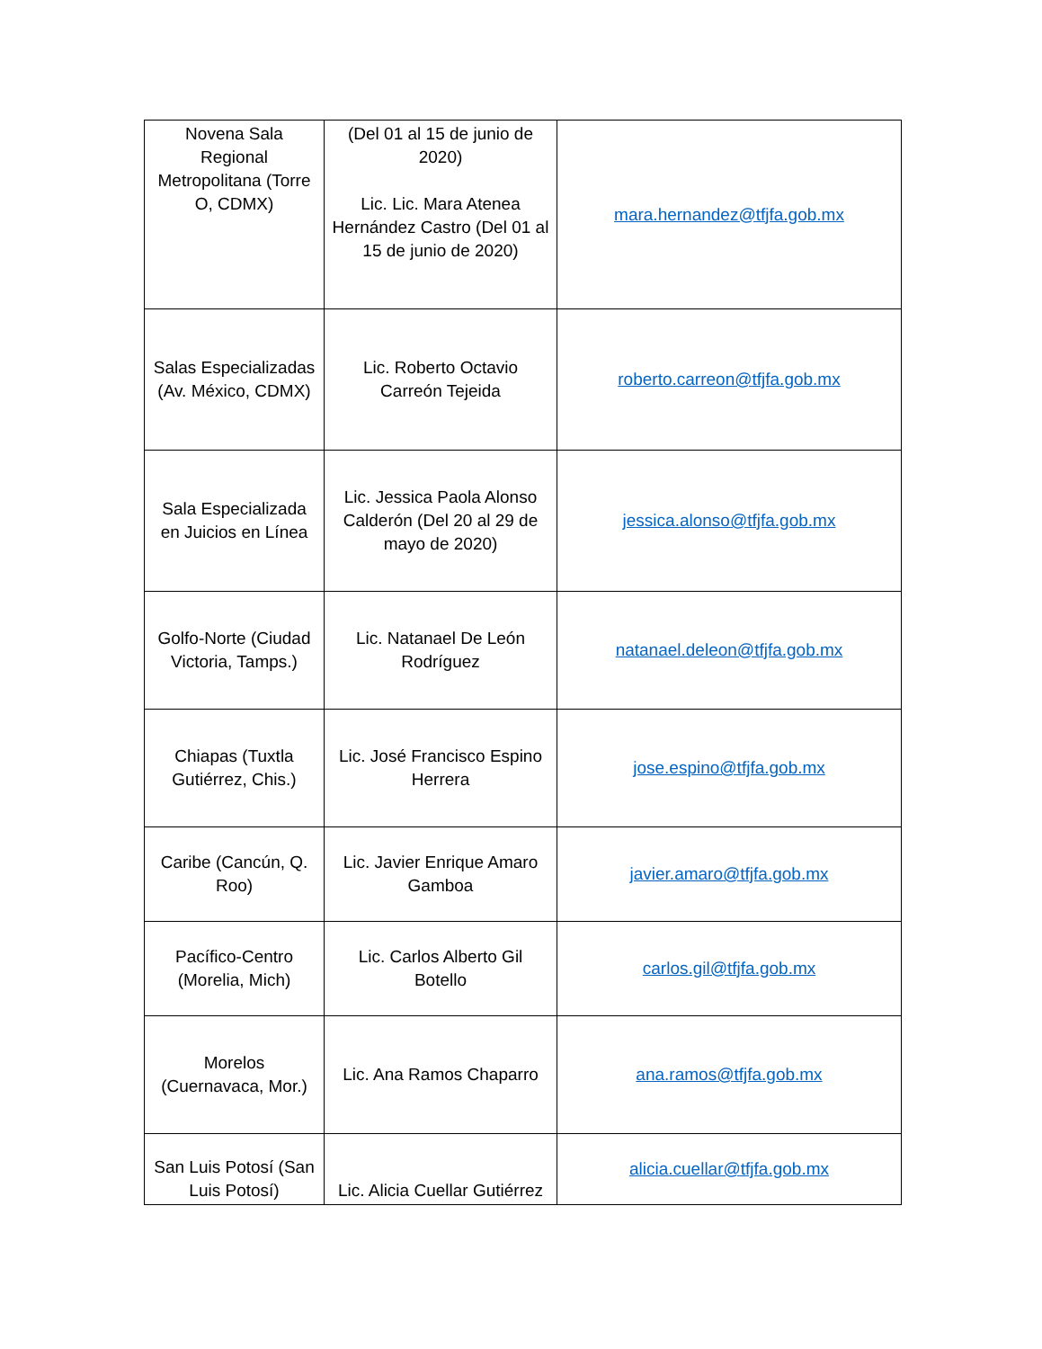| Novena Sala Regional Metropolitana (Torre O, CDMX) | (Del 01 al 15 de junio de 2020) Lic. Lic. Mara Atenea Hernández Castro (Del 01 al 15 de junio de 2020) | mara.hernandez@tfjfa.gob.mx |
| Salas Especializadas (Av. México, CDMX) | Lic. Roberto Octavio Carreón Tejeida | roberto.carreon@tfjfa.gob.mx |
| Sala Especializada en Juicios en Línea | Lic. Jessica Paola Alonso Calderón (Del 20 al 29 de mayo de 2020) | jessica.alonso@tfjfa.gob.mx |
| Golfo-Norte (Ciudad Victoria, Tamps.) | Lic. Natanael De León Rodríguez | natanael.deleon@tfjfa.gob.mx |
| Chiapas (Tuxtla Gutiérrez, Chis.) | Lic. José Francisco Espino Herrera | jose.espino@tfjfa.gob.mx |
| Caribe (Cancún, Q. Roo) | Lic. Javier Enrique Amaro Gamboa | javier.amaro@tfjfa.gob.mx |
| Pacífico-Centro (Morelia, Mich) | Lic. Carlos Alberto Gil Botello | carlos.gil@tfjfa.gob.mx |
| Morelos (Cuernavaca, Mor.) | Lic. Ana Ramos Chaparro | ana.ramos@tfjfa.gob.mx |
| San Luis Potosí (San Luis Potosí) | Lic. Alicia Cuellar Gutiérrez | alicia.cuellar@tfjfa.gob.mx |